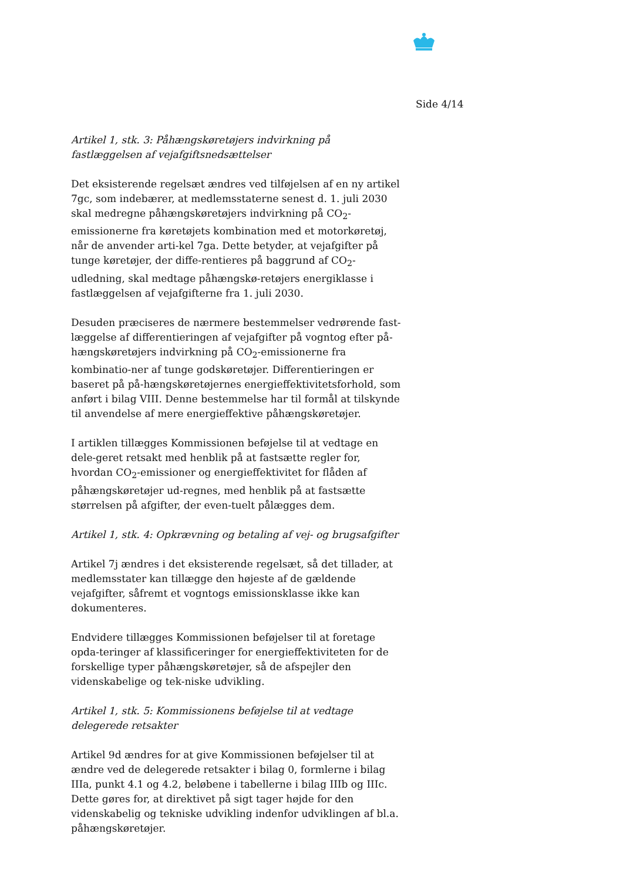Side 4/14
Artikel 1, stk. 3: Påhængskøretøjers indvirkning på fastlæggelsen af vejafgiftsnedsættelser
Det eksisterende regelsæt ændres ved tilføjelsen af en ny artikel 7gc, som indebærer, at medlemsstaterne senest d. 1. juli 2030 skal medregne påhængskøretøjers indvirkning på CO<sub>2</sub>-emissionerne fra køretøjets kombination med et motorkøretøj, når de anvender arti-kel 7ga. Dette betyder, at vejafgifter på tunge køretøjer, der diffe-rentieres på baggrund af CO<sub>2</sub>-udledning, skal medtage påhængskø-retøjers energiklasse i fastlæggelsen af vejafgifterne fra 1. juli 2030.
Desuden præciseres de nærmere bestemmelser vedrørende fast-læggelse af differentieringen af vejafgifter på vogntog efter på-hængskøretøjers indvirkning på CO<sub>2</sub>-emissionerne fra kombinatio-ner af tunge godskøretøjer. Differentieringen er baseret på på-hængskøretøjernes energieffektivitetsforhold, som anført i bilag VIII. Denne bestemmelse har til formål at tilskynde til anvendelse af mere energieffektive påhængskøretøjer.
I artiklen tillægges Kommissionen beføjelse til at vedtage en dele-geret retsakt med henblik på at fastsætte regler for, hvordan CO<sub>2</sub>-emissioner og energieffektivitet for flåden af påhængskøretøjer ud-regnes, med henblik på at fastsætte størrelsen på afgifter, der even-tuelt pålægges dem.
Artikel 1, stk. 4: Opkrævning og betaling af vej- og brugsafgifter
Artikel 7j ændres i det eksisterende regelsæt, så det tillader, at medlemsstater kan tillægge den højeste af de gældende vejafgifter, såfremt et vogntogs emissionsklasse ikke kan dokumenteres.
Endvidere tillægges Kommissionen beføjelser til at foretage opda-teringer af klassificeringer for energieffektiviteten for de forskellige typer påhængskøretøjer, så de afspejler den videnskabelige og tek-niske udvikling.
Artikel 1, stk. 5: Kommissionens beføjelse til at vedtage delegerede retsakter
Artikel 9d ændres for at give Kommissionen beføjelser til at ændre ved de delegerede retsakter i bilag 0, formlerne i bilag IIIa, punkt 4.1 og 4.2, beløbene i tabellerne i bilag IIIb og IIIc. Dette gøres for, at direktivet på sigt tager højde for den videnskabelig og tekniske udvikling indenfor udviklingen af bl.a. påhængskøretøjer.